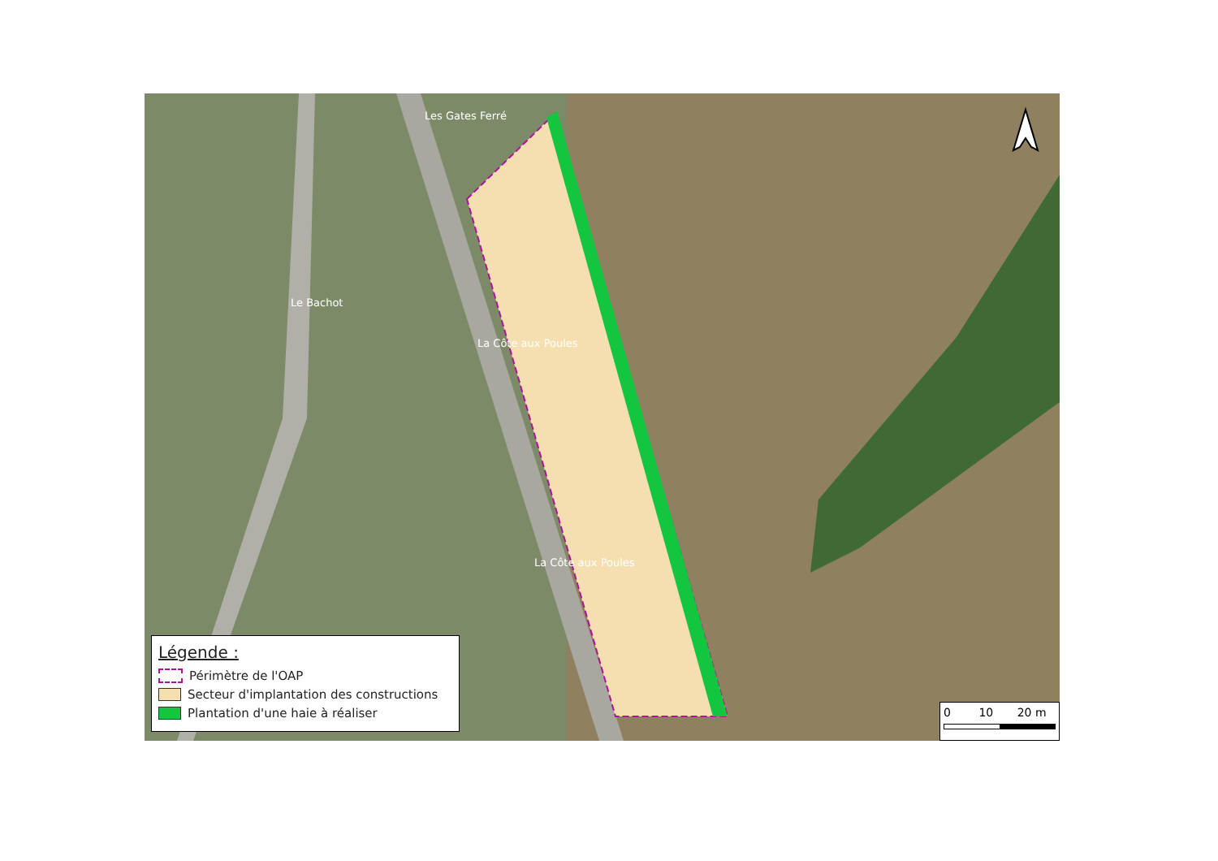Les Gates Ferré
Le Bachot
La Côte aux Poules
La Côte aux Poules
Légende :
Périmètre de l'OAP
Secteur d'implantation des constructions
Plantation d'une haie à réaliser
0 10 20 m